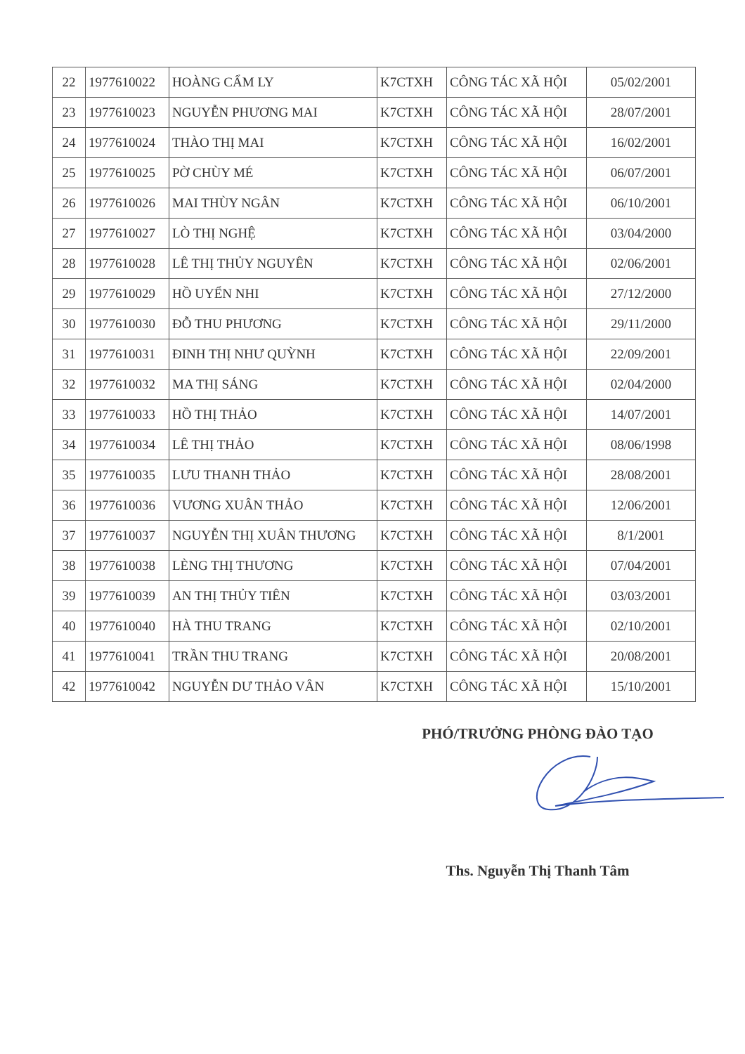| 22 | 1977610022 | HOÀNG CẨM LY | K7CTXH | CÔNG TÁC XÃ HỘI | 05/02/2001 |
| 23 | 1977610023 | NGUYỄN PHƯƠNG MAI | K7CTXH | CÔNG TÁC XÃ HỘI | 28/07/2001 |
| 24 | 1977610024 | THÀO THỊ MAI | K7CTXH | CÔNG TÁC XÃ HỘI | 16/02/2001 |
| 25 | 1977610025 | PỜ CHÙY MÉ | K7CTXH | CÔNG TÁC XÃ HỘI | 06/07/2001 |
| 26 | 1977610026 | MAI THÙY NGÂN | K7CTXH | CÔNG TÁC XÃ HỘI | 06/10/2001 |
| 27 | 1977610027 | LÒ THỊ NGHỆ | K7CTXH | CÔNG TÁC XÃ HỘI | 03/04/2000 |
| 28 | 1977610028 | LÊ THỊ THỦY NGUYÊN | K7CTXH | CÔNG TÁC XÃ HỘI | 02/06/2001 |
| 29 | 1977610029 | HỒ UYỂN NHI | K7CTXH | CÔNG TÁC XÃ HỘI | 27/12/2000 |
| 30 | 1977610030 | ĐỖ THU PHƯƠNG | K7CTXH | CÔNG TÁC XÃ HỘI | 29/11/2000 |
| 31 | 1977610031 | ĐINH THỊ NHƯ QUỲNH | K7CTXH | CÔNG TÁC XÃ HỘI | 22/09/2001 |
| 32 | 1977610032 | MA THỊ SÁNG | K7CTXH | CÔNG TÁC XÃ HỘI | 02/04/2000 |
| 33 | 1977610033 | HỒ THỊ THẢO | K7CTXH | CÔNG TÁC XÃ HỘI | 14/07/2001 |
| 34 | 1977610034 | LÊ THỊ THẢO | K7CTXH | CÔNG TÁC XÃ HỘI | 08/06/1998 |
| 35 | 1977610035 | LƯU THANH THẢO | K7CTXH | CÔNG TÁC XÃ HỘI | 28/08/2001 |
| 36 | 1977610036 | VƯƠNG XUÂN THẢO | K7CTXH | CÔNG TÁC XÃ HỘI | 12/06/2001 |
| 37 | 1977610037 | NGUYỄN THỊ XUÂN THƯƠNG | K7CTXH | CÔNG TÁC XÃ HỘI | 8/1/2001 |
| 38 | 1977610038 | LÈNG THỊ THƯƠNG | K7CTXH | CÔNG TÁC XÃ HỘI | 07/04/2001 |
| 39 | 1977610039 | AN THỊ THỦY TIÊN | K7CTXH | CÔNG TÁC XÃ HỘI | 03/03/2001 |
| 40 | 1977610040 | HÀ THU TRANG | K7CTXH | CÔNG TÁC XÃ HỘI | 02/10/2001 |
| 41 | 1977610041 | TRẦN THU TRANG | K7CTXH | CÔNG TÁC XÃ HỘI | 20/08/2001 |
| 42 | 1977610042 | NGUYỄN DƯ THẢO VÂN | K7CTXH | CÔNG TÁC XÃ HỘI | 15/10/2001 |
PHÓ/TRƯỞNG PHÒNG ĐÀO TẠO
Ths. Nguyễn Thị Thanh Tâm